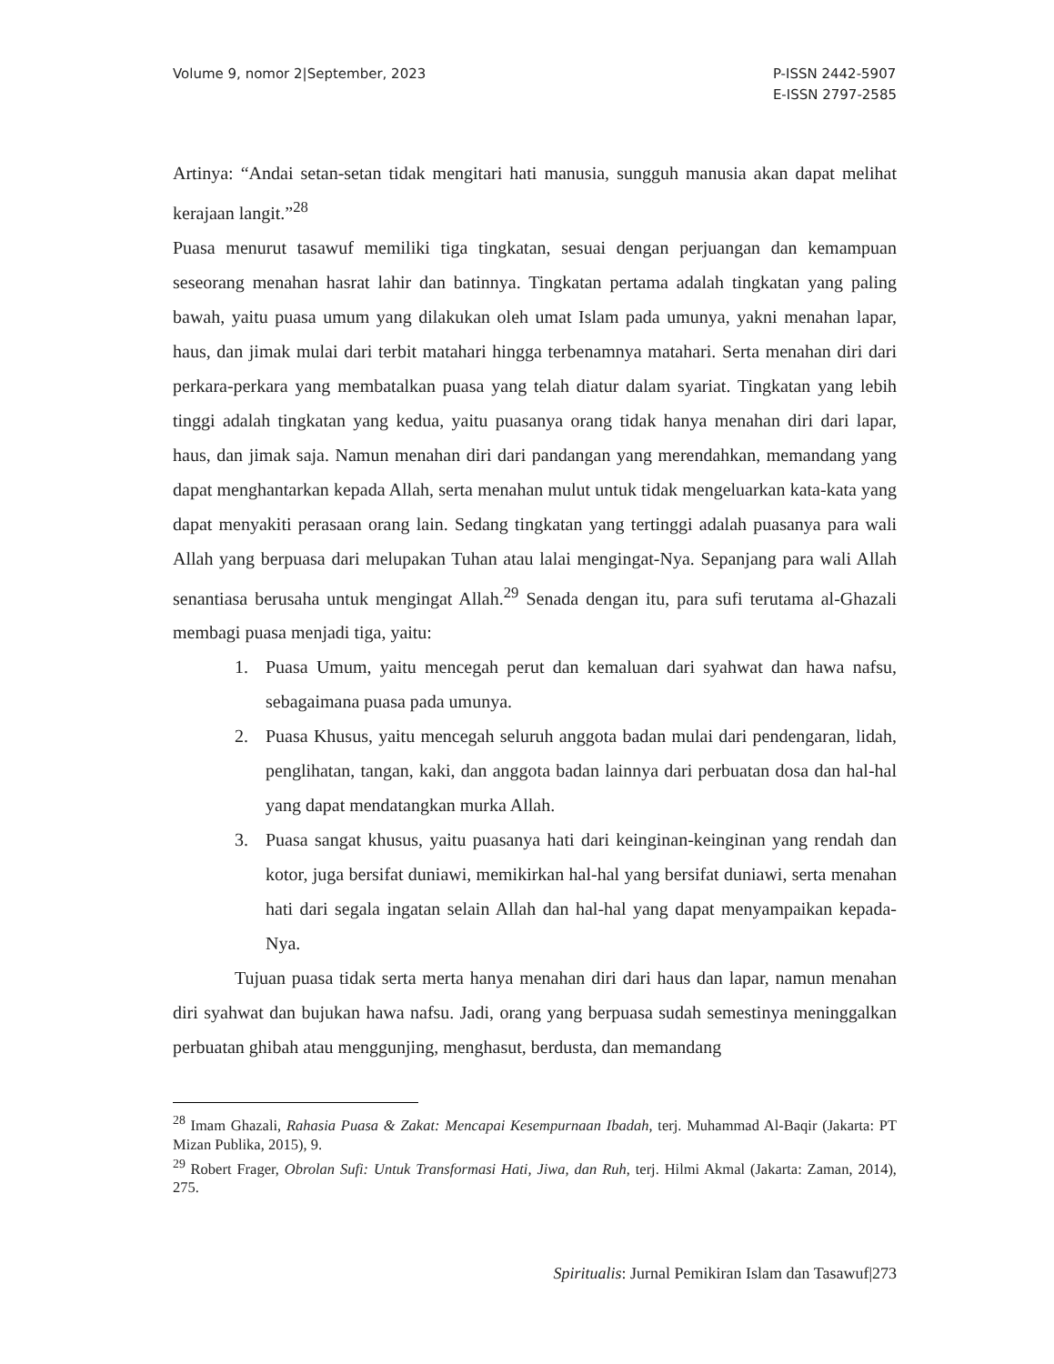Volume 9, nomor 2|September, 2023
P-ISSN 2442-5907
E-ISSN 2797-2585
Artinya: “Andai setan-setan tidak mengitari hati manusia, sungguh manusia akan dapat melihat kerajaan langit.”<sup>28</sup>
Puasa menurut tasawuf memiliki tiga tingkatan, sesuai dengan perjuangan dan kemampuan seseorang menahan hasrat lahir dan batinnya. Tingkatan pertama adalah tingkatan yang paling bawah, yaitu puasa umum yang dilakukan oleh umat Islam pada umunya, yakni menahan lapar, haus, dan jimak mulai dari terbit matahari hingga terbenamnya matahari. Serta menahan diri dari perkara-perkara yang membatalkan puasa yang telah diatur dalam syariat. Tingkatan yang lebih tinggi adalah tingkatan yang kedua, yaitu puasanya orang tidak hanya menahan diri dari lapar, haus, dan jimak saja. Namun menahan diri dari pandangan yang merendahkan, memandang yang dapat menghantarkan kepada Allah, serta menahan mulut untuk tidak mengeluarkan kata-kata yang dapat menyakiti perasaan orang lain. Sedang tingkatan yang tertinggi adalah puasanya para wali Allah yang berpuasa dari melupakan Tuhan atau lalai mengingat-Nya. Sepanjang para wali Allah senantiasa berusaha untuk mengingat Allah.<sup>29</sup> Senada dengan itu, para sufi terutama al-Ghazali membagi puasa menjadi tiga, yaitu:
1. Puasa Umum, yaitu mencegah perut dan kemaluan dari syahwat dan hawa nafsu, sebagaimana puasa pada umunya.
2. Puasa Khusus, yaitu mencegah seluruh anggota badan mulai dari pendengaran, lidah, penglihatan, tangan, kaki, dan anggota badan lainnya dari perbuatan dosa dan hal-hal yang dapat mendatangkan murka Allah.
3. Puasa sangat khusus, yaitu puasanya hati dari keinginan-keinginan yang rendah dan kotor, juga bersifat duniawi, memikirkan hal-hal yang bersifat duniawi, serta menahan hati dari segala ingatan selain Allah dan hal-hal yang dapat menyampaikan kepada-Nya.
Tujuan puasa tidak serta merta hanya menahan diri dari haus dan lapar, namun menahan diri syahwat dan bujukan hawa nafsu. Jadi, orang yang berpuasa sudah semestinya meninggalkan perbuatan ghibah atau menggunjing, menghasut, berdusta, dan memandang
<sup>28</sup> Imam Ghazali, Rahasia Puasa & Zakat: Mencapai Kesempurnaan Ibadah, terj. Muhammad Al-Baqir (Jakarta: PT Mizan Publika, 2015), 9.
<sup>29</sup> Robert Frager, Obrolan Sufi: Untuk Transformasi Hati, Jiwa, dan Ruh, terj. Hilmi Akmal (Jakarta: Zaman, 2014), 275.
Spiritualis: Jurnal Pemikiran Islam dan Tasawuf|273